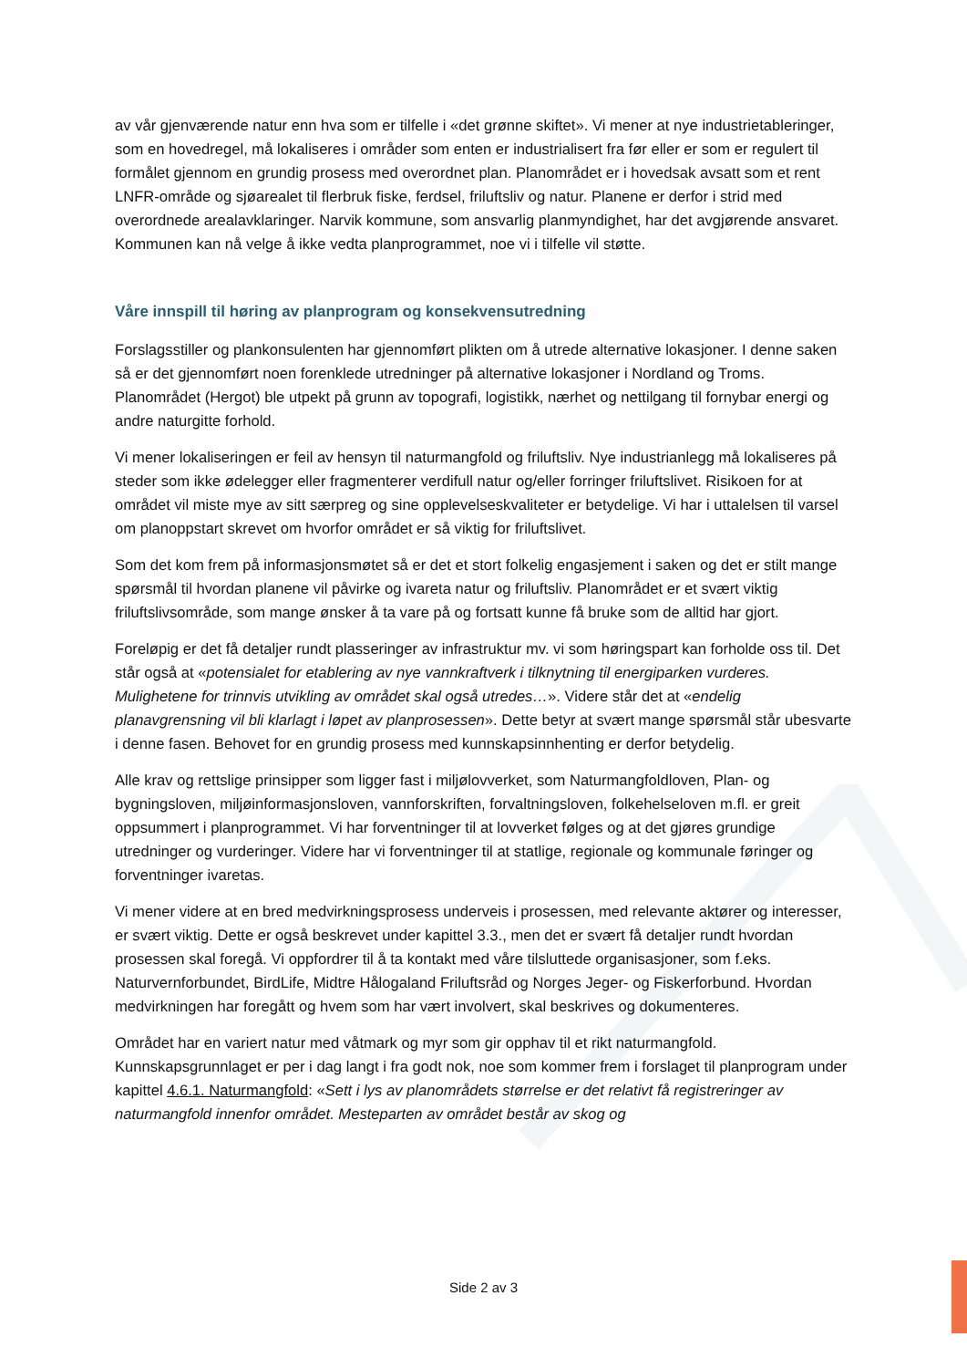av vår gjenværende natur enn hva som er tilfelle i «det grønne skiftet». Vi mener at nye industrietableringer, som en hovedregel, må lokaliseres i områder som enten er industrialisert fra før eller er som er regulert til formålet gjennom en grundig prosess med overordnet plan. Planområdet er i hovedsak avsatt som et rent LNFR-område og sjøarealet til flerbruk fiske, ferdsel, friluftsliv og natur. Planene er derfor i strid med overordnede arealavklaringer. Narvik kommune, som ansvarlig planmyndighet, har det avgjørende ansvaret. Kommunen kan nå velge å ikke vedta planprogrammet, noe vi i tilfelle vil støtte.
Våre innspill til høring av planprogram og konsekvensutredning
Forslagsstiller og plankonsulenten har gjennomført plikten om å utrede alternative lokasjoner. I denne saken så er det gjennomført noen forenklede utredninger på alternative lokasjoner i Nordland og Troms. Planområdet (Hergot) ble utpekt på grunn av topografi, logistikk, nærhet og nettilgang til fornybar energi og andre naturgitte forhold.
Vi mener lokaliseringen er feil av hensyn til naturmangfold og friluftsliv. Nye industrianlegg må lokaliseres på steder som ikke ødelegger eller fragmenterer verdifull natur og/eller forringer friluftslivet. Risikoen for at området vil miste mye av sitt særpreg og sine opplevelseskvaliteter er betydelige. Vi har i uttalelsen til varsel om planoppstart skrevet om hvorfor området er så viktig for friluftslivet.
Som det kom frem på informasjonsmøtet så er det et stort folkelig engasjement i saken og det er stilt mange spørsmål til hvordan planene vil påvirke og ivareta natur og friluftsliv. Planområdet er et svært viktig friluftslivsområde, som mange ønsker å ta vare på og fortsatt kunne få bruke som de alltid har gjort.
Foreløpig er det få detaljer rundt plasseringer av infrastruktur mv. vi som høringspart kan forholde oss til. Det står også at «potensialet for etablering av nye vannkraftverk i tilknytning til energiparken vurderes. Mulighetene for trinnvis utvikling av området skal også utredes…». Videre står det at «endelig planavgrensning vil bli klarlagt i løpet av planprosessen». Dette betyr at svært mange spørsmål står ubesvarte i denne fasen. Behovet for en grundig prosess med kunnskapsinnhenting er derfor betydelig.
Alle krav og rettslige prinsipper som ligger fast i miljølovverket, som Naturmangfoldloven, Plan- og bygningsloven, miljøinformasjonsloven, vannforskriften, forvaltningsloven, folkehelseloven m.fl. er greit oppsummert i planprogrammet. Vi har forventninger til at lovverket følges og at det gjøres grundige utredninger og vurderinger. Videre har vi forventninger til at statlige, regionale og kommunale føringer og forventninger ivaretas.
Vi mener videre at en bred medvirkningsprosess underveis i prosessen, med relevante aktører og interesser, er svært viktig. Dette er også beskrevet under kapittel 3.3., men det er svært få detaljer rundt hvordan prosessen skal foregå. Vi oppfordrer til å ta kontakt med våre tilsluttede organisasjoner, som f.eks. Naturvernforbundet, BirdLife, Midtre Hålogaland Friluftsråd og Norges Jeger- og Fiskerforbund. Hvordan medvirkningen har foregått og hvem som har vært involvert, skal beskrives og dokumenteres.
Området har en variert natur med våtmark og myr som gir opphav til et rikt naturmangfold. Kunnskapsgrunnlaget er per i dag langt i fra godt nok, noe som kommer frem i forslaget til planprogram under kapittel 4.6.1. Naturmangfold: «Sett i lys av planområdets størrelse er det relativt få registreringer av naturmangfold innenfor området. Mesteparten av området består av skog og
Side 2 av 3